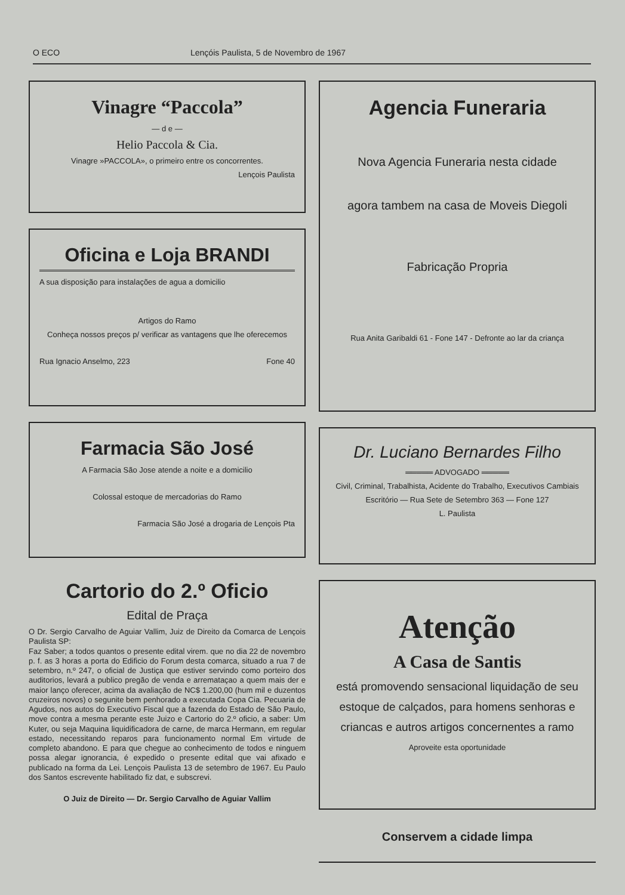O ECO Lençóis Paulista, 5 de Novembro de 1967
Vinagre “Paccola”
— d e —
Helio Paccola & Cia.
Vinagre »PACCOLA», o primeiro entre os concorrentes.
Lençois Paulista
Oficina e Loja BRANDI
A sua disposição para instalações de agua a domicilio
Artigos do Ramo
Conheça nossos preços p/ verificar as vantagens que lhe oferecemos
Rua Ignacio Anselmo, 223 Fone 40
Farmacia São José
A Farmacia São Jose atende a noite e a domicilio
Colossal estoque de mercadorias do Ramo
Farmacia São José a drogaria de Lençois Pta
Cartorio do 2.º Oficio
Edital de Praça
O Dr. Sergio Carvalho de Aguiar Vallim, Juiz de Direito da Comarca de Lençois Paulista SP:
Faz Saber; a todos quantos o presente edital virem. que no dia 22 de novembro p. f. as 3 horas a porta do Edificio do Forum desta comarca, situado a rua 7 de setembro, n.º 247, o oficial de Justiça que estiver servindo como porteiro dos auditorios, levará a publico pregão de venda e arremataçao a quem mais der e maior lanço oferecer, acima da avaliação de NC$ 1.200,00 (hum mil e duzentos cruzeiros novos) o segunite bem penhorado a executada Copa Cia. Pecuaria de Agudos, nos autos do Executivo Fiscal que a fazenda do Estado de São Paulo, move contra a mesma perante este Juizo e Cartorio do 2.º oficio, a saber: Um Kuter, ou seja Maquina liquidificadora de carne, de marca Hermann, em regular estado, necessitando reparos para funcionamento normal Em virtude de completo abandono. E para que chegue ao conhecimento de todos e ninguem possa alegar ignorancia, é expedido o presente edital que vai afixado e publicado na forma da Lei. Lençois Paulista 13 de setembro de 1967. Eu Paulo dos Santos escrevente habilitado fiz dat, e subscrevi.
O Juiz de Direito — Dr. Sergio Carvalho de Aguiar Vallim
Agencia Funeraria
Nova Agencia Funeraria nesta cidade
agora tambem na casa de Moveis Diegoli
Fabricação Propria
Rua Anita Garibaldi 61 - Fone 147 - Defronte ao lar da criança
Dr. Luciano Bernardes Filho
═════ ADVOGADO ═════
Civil, Criminal, Trabalhista, Acidente do Trabalho, Executivos Cambiais
Escritório — Rua Sete de Setembro 363 — Fone 127
L. Paulista
Atenção
A Casa de Santis
está promovendo sensacional liquidação de seu estoque de calçados, para homens senhoras e criancas e autros artigos concernentes a ramo
Aproveite esta oportunidade
Conservem a cidade limpa